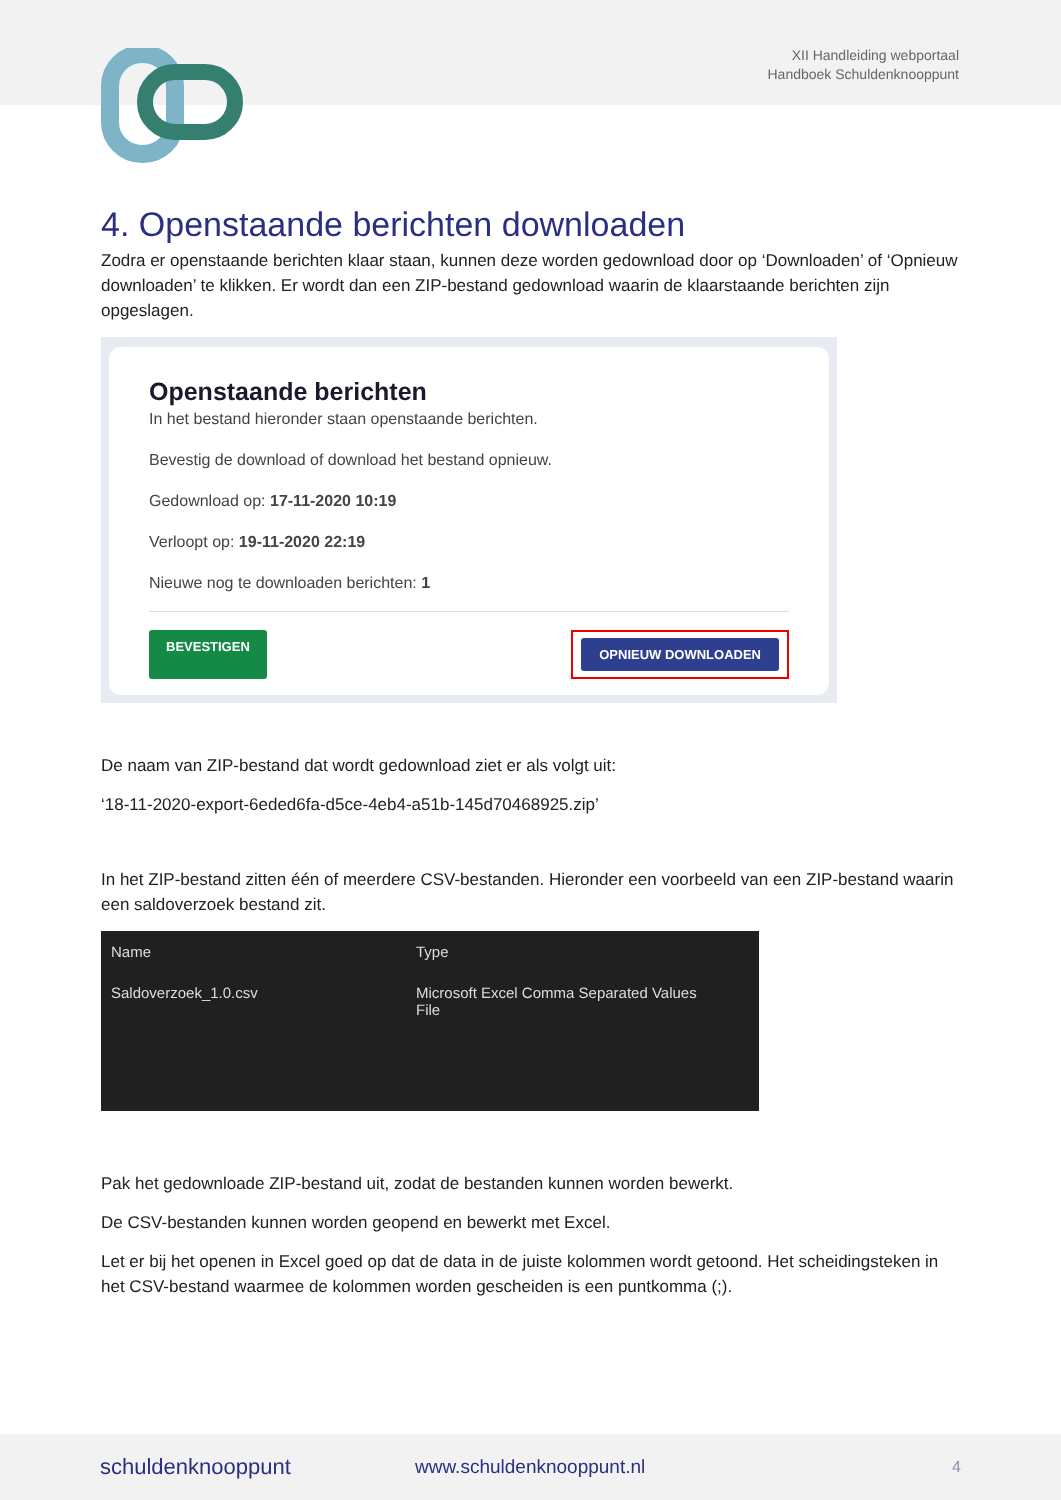XII Handleiding webportaal
Handboek Schuldenknooppunt
4. Openstaande berichten downloaden
Zodra er openstaande berichten klaar staan, kunnen deze worden gedownload door op ‘Downloaden’ of ‘Opnieuw downloaden’ te klikken. Er wordt dan een ZIP-bestand gedownload waarin de klaarstaande berichten zijn opgeslagen.
Openstaande berichten
In het bestand hieronder staan openstaande berichten.
Bevestig de download of download het bestand opnieuw.
Gedownload op: 17-11-2020 10:19
Verloopt op: 19-11-2020 22:19
Nieuwe nog te downloaden berichten: 1
BEVESTIGEN
OPNIEUW DOWNLOADEN
De naam van ZIP-bestand dat wordt gedownload ziet er als volgt uit:
‘18-11-2020-export-6eded6fa-d5ce-4eb4-a51b-145d70468925.zip’
In het ZIP-bestand zitten één of meerdere CSV-bestanden. Hieronder een voorbeeld van een ZIP-bestand waarin een saldoverzoek bestand zit.
Name Type
Saldoverzoek_1.0.csv Microsoft Excel Comma Separated Values File
Pak het gedownloade ZIP-bestand uit, zodat de bestanden kunnen worden bewerkt.
De CSV-bestanden kunnen worden geopend en bewerkt met Excel.
Let er bij het openen in Excel goed op dat de data in de juiste kolommen wordt getoond. Het scheidingsteken in het CSV-bestand waarmee de kolommen worden gescheiden is een puntkomma (;).
schuldenknooppunt www.schuldenknooppunt.nl 4